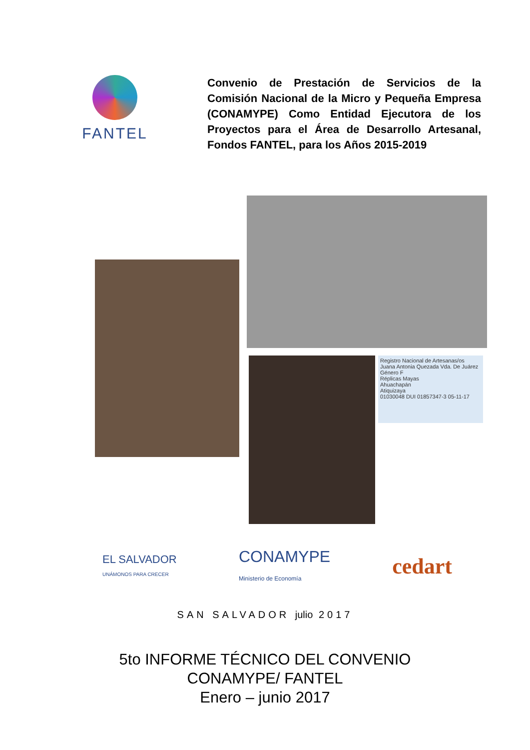FANTEL
Convenio de Prestación de Servicios de la Comisión Nacional de la Micro y Pequeña Empresa (CONAMYPE) Como Entidad Ejecutora de los Proyectos para el Área de Desarrollo Artesanal, Fondos FANTEL, para los Años 2015-2019
Registro Nacional de Artesanas/os
Juana Antonia Quezada Vda. De Juárez
Género F
Réplicas Mayas
Ahuachapán
Atiquizaya
01030048 DUI 01857347-3 05-11-17
EL SALVADOR
UNÁMONOS PARA CRECER
CONAMYPE
Ministerio de Economía
cedart
SAN SALVADOR julio 2017
5to INFORME TÉCNICO DEL CONVENIO
CONAMYPE/ FANTEL
Enero – junio 2017